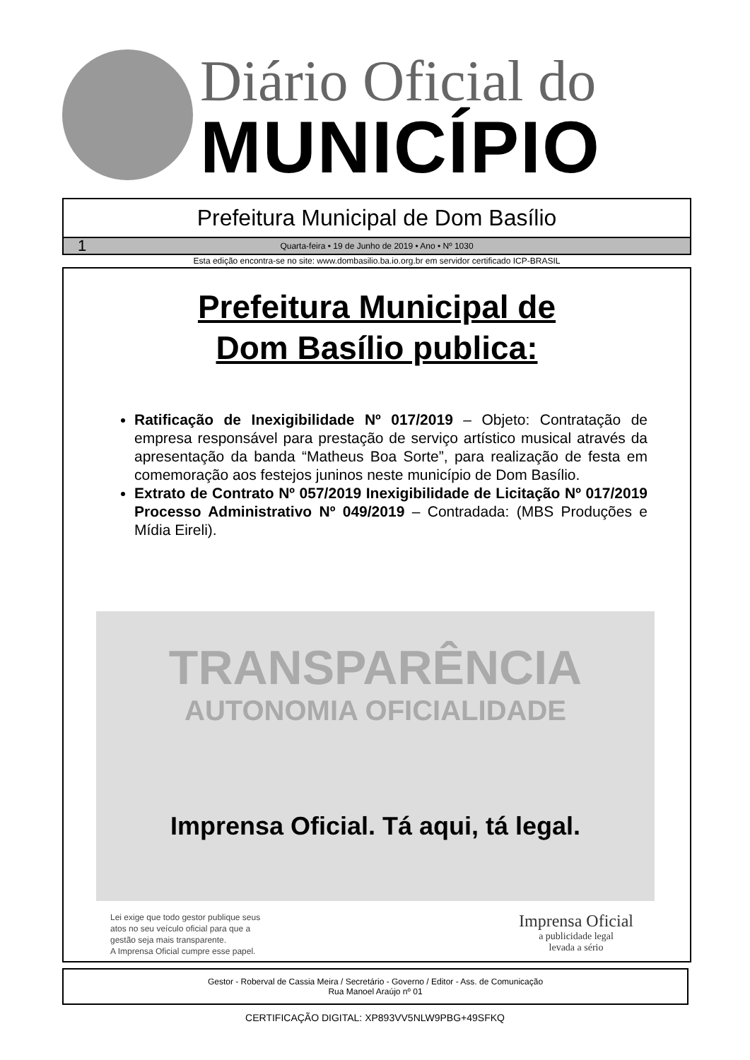Diário Oficial do
MUNICÍPIO
Prefeitura Municipal de Dom Basílio
1 Quarta-feira • 19 de Junho de 2019 • Ano • Nº 1030
Esta edição encontra-se no site: www.dombasilio.ba.io.org.br em servidor certificado ICP-BRASIL
Prefeitura Municipal de
Dom Basílio publica:
Ratificação de Inexigibilidade Nº 017/2019 – Objeto: Contratação de empresa responsável para prestação de serviço artístico musical através da apresentação da banda “Matheus Boa Sorte”, para realização de festa em comemoração aos festejos juninos neste município de Dom Basílio.
Extrato de Contrato Nº 057/2019 Inexigibilidade de Licitação Nº 017/2019 Processo Administrativo Nº 049/2019 – Contradada: (MBS Produções e Mídia Eireli).
TRANSPARÊNCIA
AUTONOMIA OFICIALIDADE
Imprensa Oficial. Tá aqui, tá legal.
Lei exige que todo gestor publique seus
atos no seu veículo oficial para que a
gestão seja mais transparente.
A Imprensa Oficial cumpre esse papel.
Imprensa Oficial
a publicidade legal
levada a sério
Gestor - Roberval de Cassia Meira / Secretário - Governo / Editor - Ass. de Comunicação
Rua Manoel Araújo nº 01
CERTIFICAÇÃO DIGITAL: XP893VV5NLW9PBG+49SFKQ